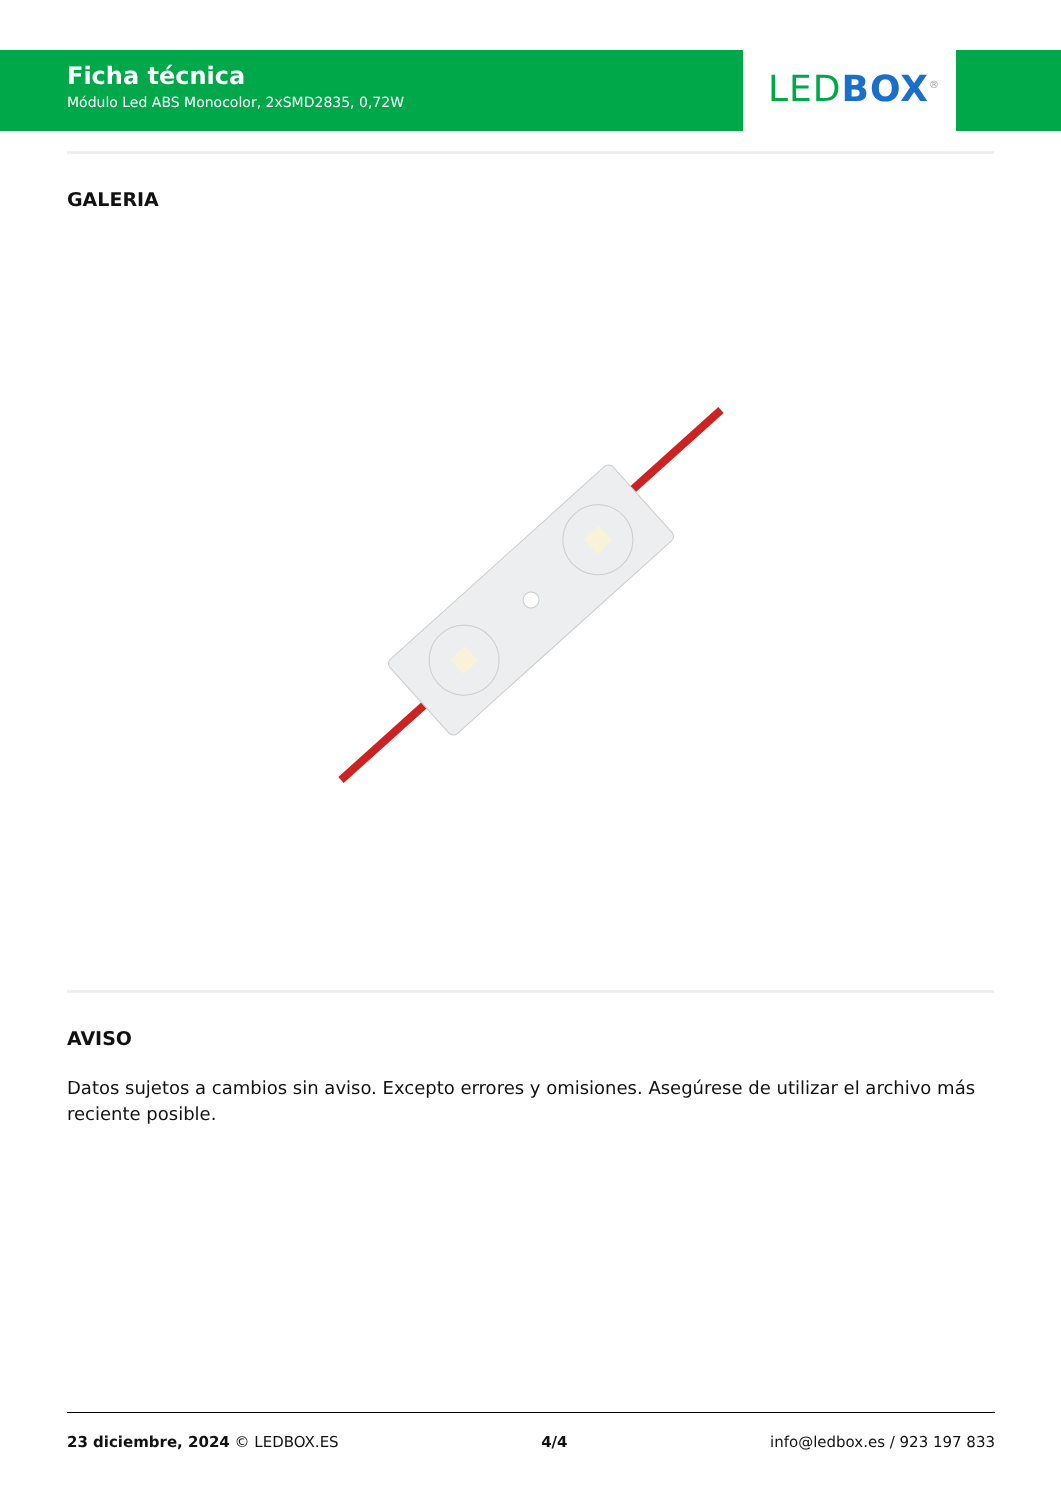Ficha técnica
Módulo Led ABS Monocolor, 2xSMD2835, 0,72W
LED BOX<sup>®</sup>
GALERIA
AVISO
Datos sujetos a cambios sin aviso. Excepto errores y omisiones. Asegúrese de utilizar el archivo más reciente posible.
23 diciembre, 2024 © LEDBOX.ES 4/4 info@ledbox.es / 923 197 833